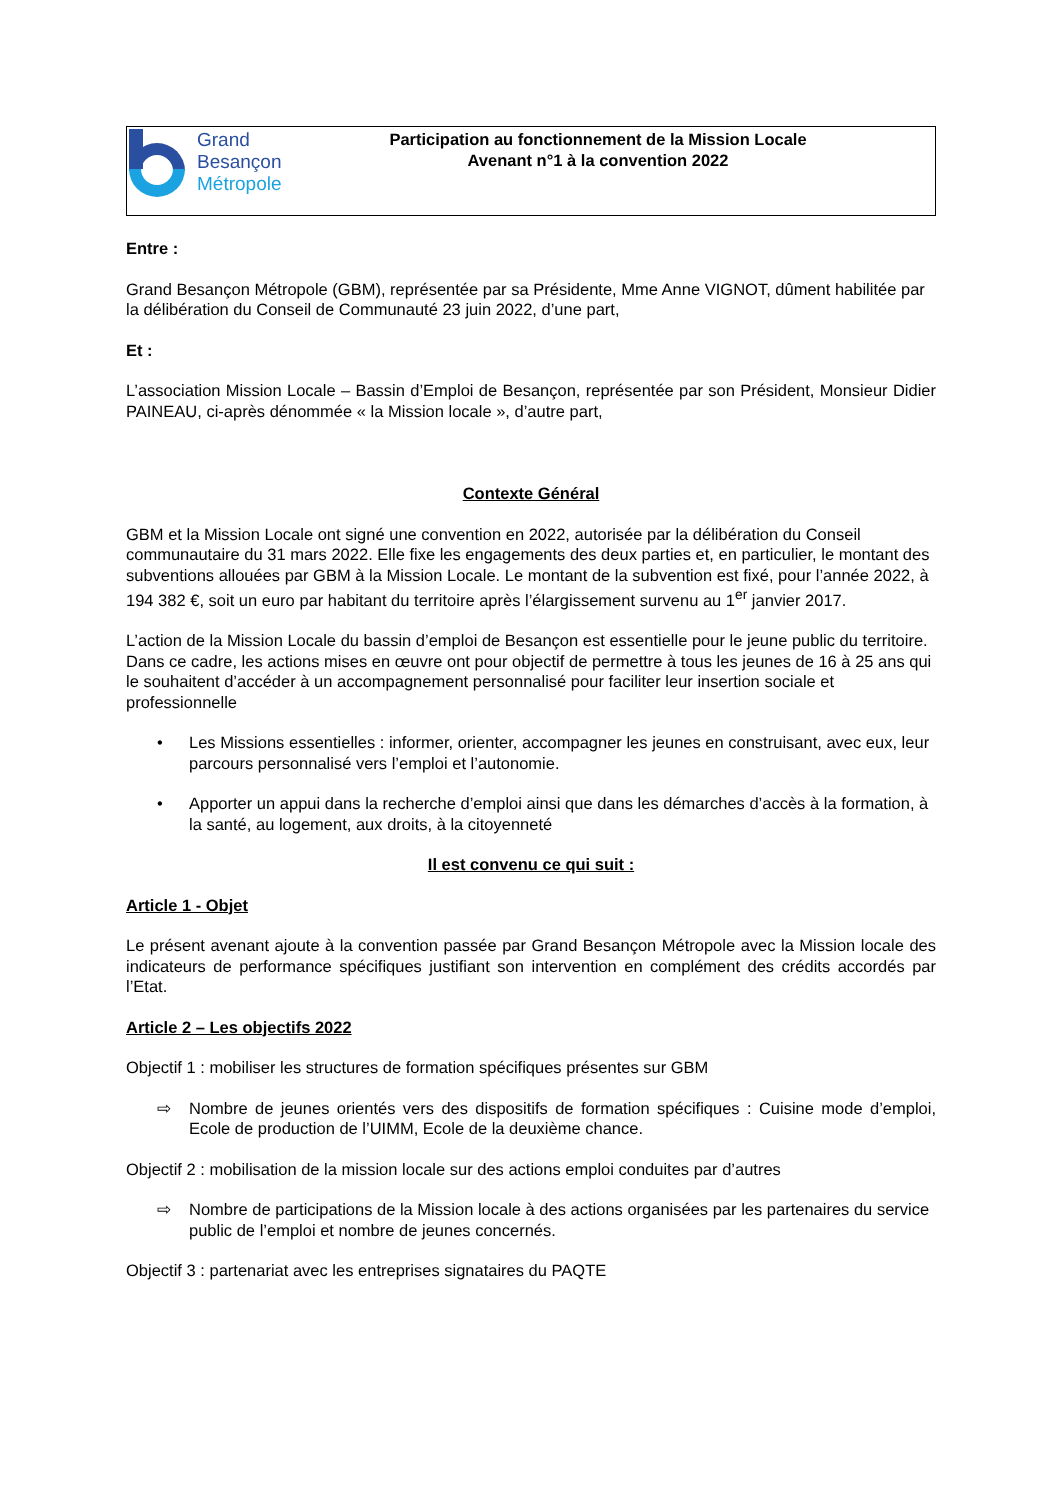Grand
Besançon
Métropole
Participation au fonctionnement de la Mission Locale
Avenant n°1 à la convention 2022
Entre :
Grand Besançon Métropole (GBM), représentée par sa Présidente, Mme Anne VIGNOT, dûment habilitée par la délibération du Conseil de Communauté 23 juin 2022, d’une part,
Et :
L’association Mission Locale – Bassin d’Emploi de Besançon, représentée par son Président, Monsieur Didier PAINEAU, ci-après dénommée « la Mission locale », d’autre part,
Contexte Général
GBM et la Mission Locale ont signé une convention en 2022, autorisée par la délibération du Conseil communautaire du 31 mars 2022. Elle fixe les engagements des deux parties et, en particulier, le montant des subventions allouées par GBM à la Mission Locale. Le montant de la subvention est fixé, pour l’année 2022, à 194 382 €, soit un euro par habitant du territoire après l’élargissement survenu au 1<sup>er</sup> janvier 2017.
L’action de la Mission Locale du bassin d’emploi de Besançon est essentielle pour le jeune public du territoire. Dans ce cadre, les actions mises en œuvre ont pour objectif de permettre à tous les jeunes de 16 à 25 ans qui le souhaitent d’accéder à un accompagnement personnalisé pour faciliter leur insertion sociale et professionnelle
• Les Missions essentielles : informer, orienter, accompagner les jeunes en construisant, avec eux, leur parcours personnalisé vers l’emploi et l’autonomie.
• Apporter un appui dans la recherche d’emploi ainsi que dans les démarches d’accès à la formation, à la santé, au logement, aux droits, à la citoyenneté
Il est convenu ce qui suit :
Article 1 - Objet
Le présent avenant ajoute à la convention passée par Grand Besançon Métropole avec la Mission locale des indicateurs de performance spécifiques justifiant son intervention en complément des crédits accordés par l’Etat.
Article 2 – Les objectifs 2022
Objectif 1 : mobiliser les structures de formation spécifiques présentes sur GBM
⇨ Nombre de jeunes orientés vers des dispositifs de formation spécifiques : Cuisine mode d’emploi, Ecole de production de l’UIMM, Ecole de la deuxième chance.
Objectif 2 : mobilisation de la mission locale sur des actions emploi conduites par d’autres
⇨ Nombre de participations de la Mission locale à des actions organisées par les partenaires du service public de l’emploi et nombre de jeunes concernés.
Objectif 3 : partenariat avec les entreprises signataires du PAQTE